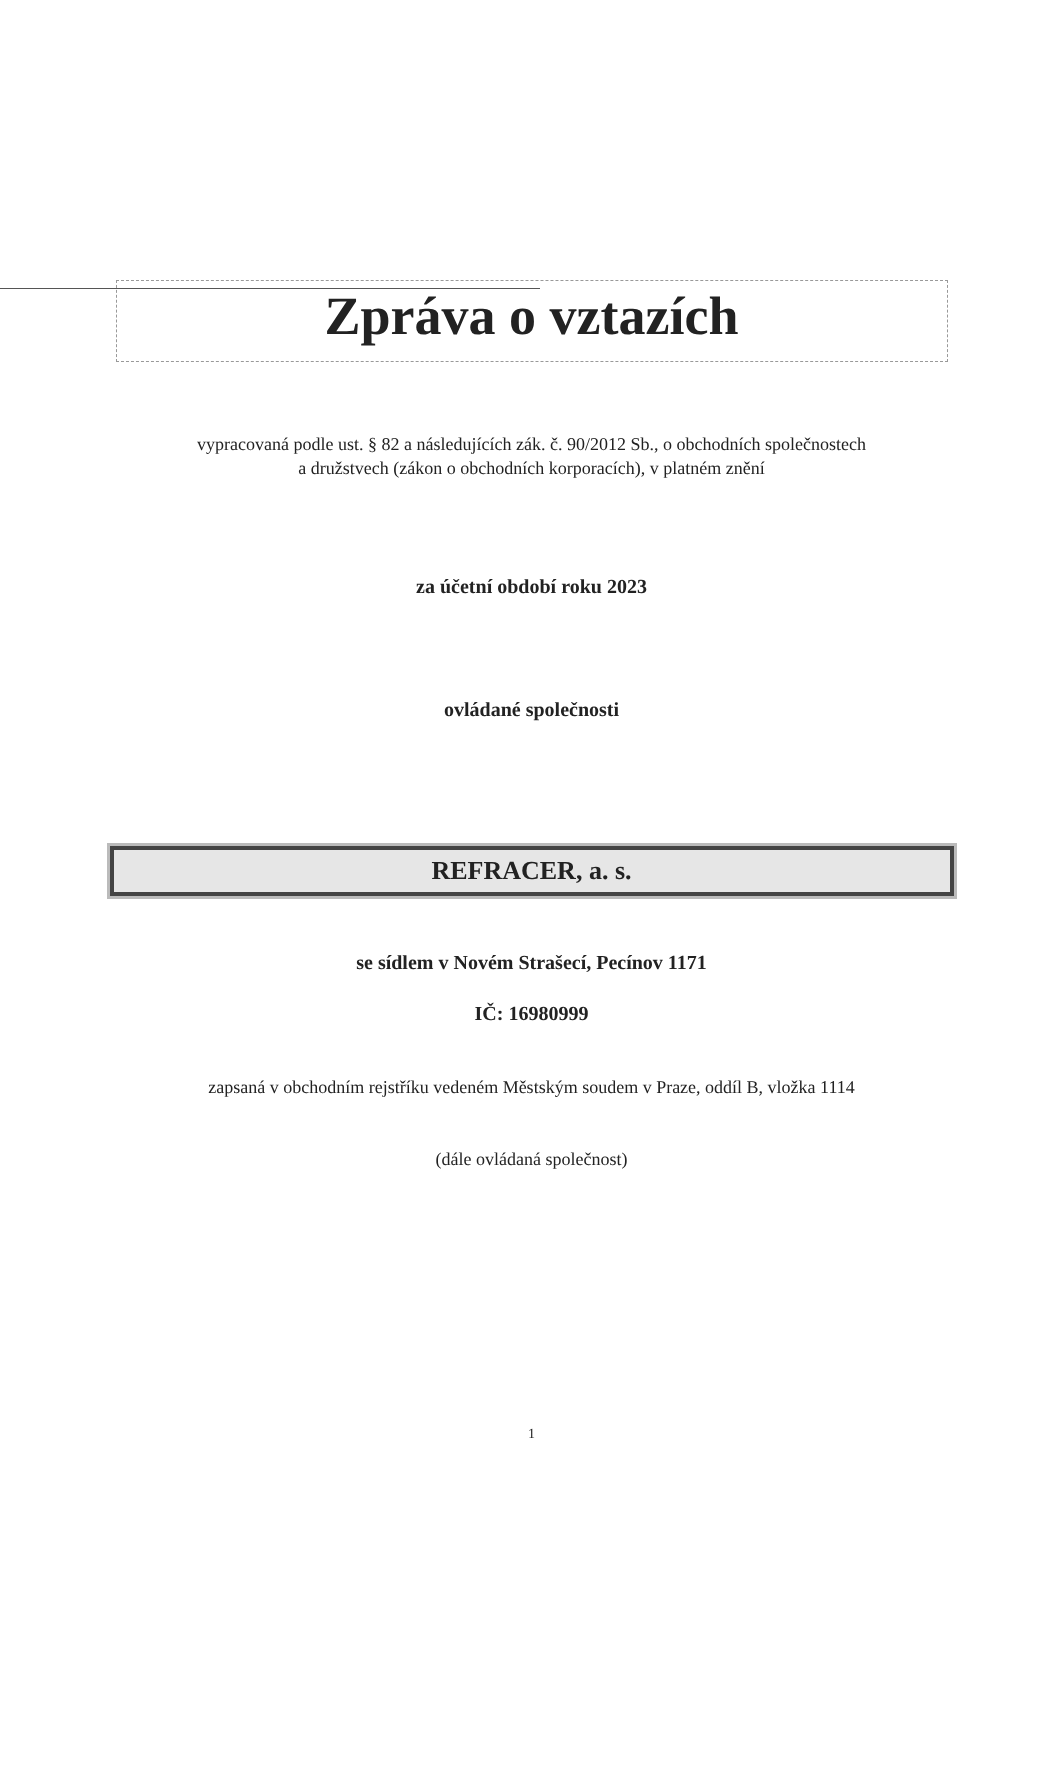Zpráva o vztazích
vypracovaná podle ust. § 82 a následujících zák. č. 90/2012 Sb., o obchodních společnostech
a družstvech (zákon o obchodních korporacích), v platném znění
za účetní období roku 2023
ovládané společnosti
REFRACER, a. s.
se sídlem v Novém Strašecí, Pecínov 1171
IČ: 16980999
zapsaná v obchodním rejstříku vedeném Městským soudem v Praze, oddíl B, vložka 1114
(dále ovládaná společnost)
1